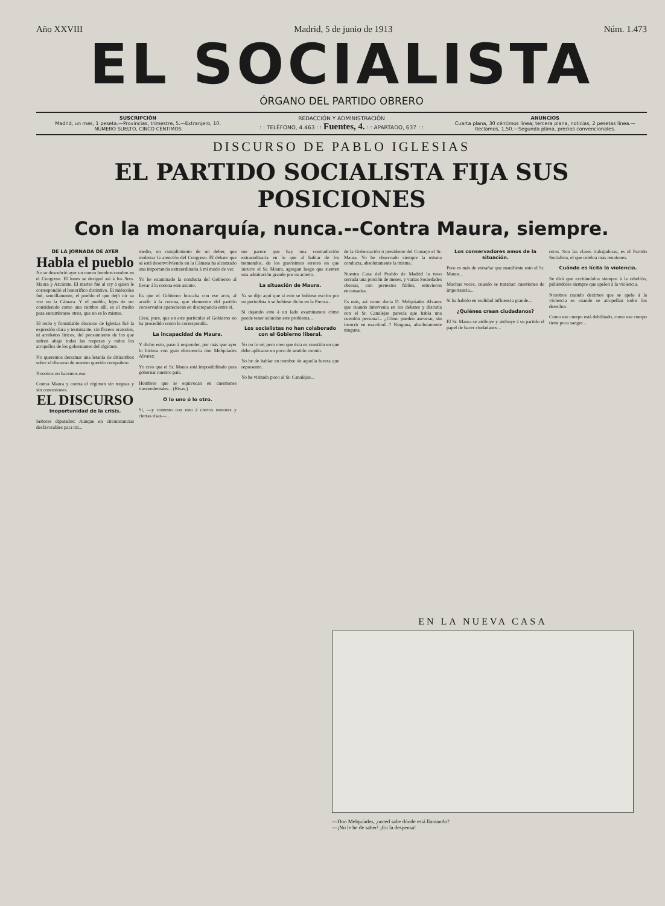Año XXVIII Madrid, 5 de junio de 1913 Núm. 1.473
EL SOCIALISTA
ÓRGANO DEL PARTIDO OBRERO
SUSCRIPCIÓN
Madrid, un mes, 1 peseta.—Provincias, trimestre, 5.—Extranjero, 10.
NÚMERO SUELTO, CINCO CÉNTIMOS
REDACCIÓN Y ADMINISTRACIÓN
: : TELÉFONO, 4.463 : : Fuentes, 4. : : APARTADO, 637 : :
ANUNCIOS
Cuarta plana, 30 céntimos línea; tercera plana, noticias, 2 pesetas línea.—Reclamos, 1,50.—Segunda plana, precios convencionales.
DISCURSO DE PABLO IGLESIAS
EL PARTIDO SOCIALISTA FIJA SUS POSICIONES
Con la monarquía, nunca.--Contra Maura, siempre.
DE LA JORNADA DE AYER
Habla el pueblo
No se descubrió ayer un nuevo hombre-cumbre en el Congreso. El lunes se designó así á los Sres. Maura y Azcárate. El martes fué al rey á quien le correspondió el honorífico distintivo. El miércoles fué, sencillamente, el pueblo el que dejó oír su voz en la Cámara. Y el pueblo, lejos de ser considerado como una cumbre allí, es el medio para encumbrarse otros, que no es lo mismo.
El recio y formidable discurso de Iglesias fué la expresión clara y terminante, sin floreos oratorios, ni arrebatos líricos, del pensamiento de los que sufren abajo todas las torpezas y todos los atropellos de los gobernantes del régimen.
No queremos derramar una letanía de ditirambos sobre el discurso de nuestro querido compañero.
Nosotros no hacemos eso.
Contra Maura y contra el régimen sin treguas y sin concesiones.
EL DISCURSO
Inoportunidad de la crisis.
Señores diputados: Aunque en circunstancias desfavorables para mí...
medio, en cumplimiento de un deber, que molestar la atención del Congreso. El debate que se está desenvolviendo en la Cámara ha alcanzado una importancia extraordinaria á mi modo de ver.
Yo he examinado la conducta del Gobierno al llevar á la corona este asunto.
Es que el Gobierno buscaba con ese acto, al acudir á la corona, que elementos del partido conservador aparecieran en discrepancia entre sí.
Creo, pues, que en este particular el Gobierno no ha procedido como le correspondía.
La incapacidad de Maura.
Y dicho esto, paso á responder, por más que ayer lo hiciera con gran elocuencia don Melquíades Alvarez.
Yo creo que el Sr. Maura está imposibilitado para gobernar nuestro país.
Hombres que se equivocan en cuestiones trascendentales... (Risas.)
O lo uno ó lo otro.
Sí, —y contesto con esto á ciertos rumores y ciertas risas—...
me parece que hay una contradicción extraordinaria en lo que al hablar de los tremendos, de los gravísimos errores en que incurre el Sr. Maura, agregan luego que sienten una admiración grande por su acierto.
La situación de Maura.
Ya se dijo aquí que si esto se hubiese escrito por un periodista ó se hubiese dicho en la Prensa...
Si dejando esto á un lado examinamos cómo puede tener solución este problema...
Los socialistas no han colaborado con el Gobierno liberal.
Yo no lo sé; pero creo que ésta es cuestión en que debe aplicarse un poco de sentido común.
Yo he de hablar en nombre de aquella fuerza que represento.
Yo he visitado poco al Sr. Canalejas...
de la Gobernación ó presidente del Consejo el Sr. Maura. Yo he observado siempre la misma conducta, absolutamente la misma.
Nuestra Casa del Pueblo de Madrid la tuvo cerrada una porción de meses, y varias Sociedades obreras, con pretextos fútiles, estuvieron encausadas.
Es más, así como decía D. Melquíades Alvarez que cuando intervenía en los debates y discutía con el Sr. Canalejas parecía que había una cuestión personal... ¿Cómo pueden aseverar, sin incurrir en exactitud...? Ninguna, absolutamente ninguna.
Los conservadores amos de la situación.
Pero es más de extrañar que manifieste esto el Sr. Maura...
Muchas veces, cuando se trataban cuestiones de importancia...
Si ha habido en realidad influencia grande...
¿Quiénes crean ciudadanos?
El Sr. Maura se atribuye y atribuye á su partido el papel de hacer ciudadanos...
otros. Son las clases trabajadoras, es el Partido Socialista, el que celebra más reuniones.
Cuándo es lícita la violencia.
Se dirá que excitándolos siempre á la rebelión, pidiéndoles siempre que apelen á la violencia.
Nosotros cuando decimos que se apele á la violencia es cuando se atropellan todos los derechos.
Como ese cuerpo está debilitado, como ese cuerpo tiene poca sangre...
EN LA NUEVA CASA
—Don Melquíades, ¿usted sabe dónde está llamando?
—¡No le he de saber! ¡En la despensa!